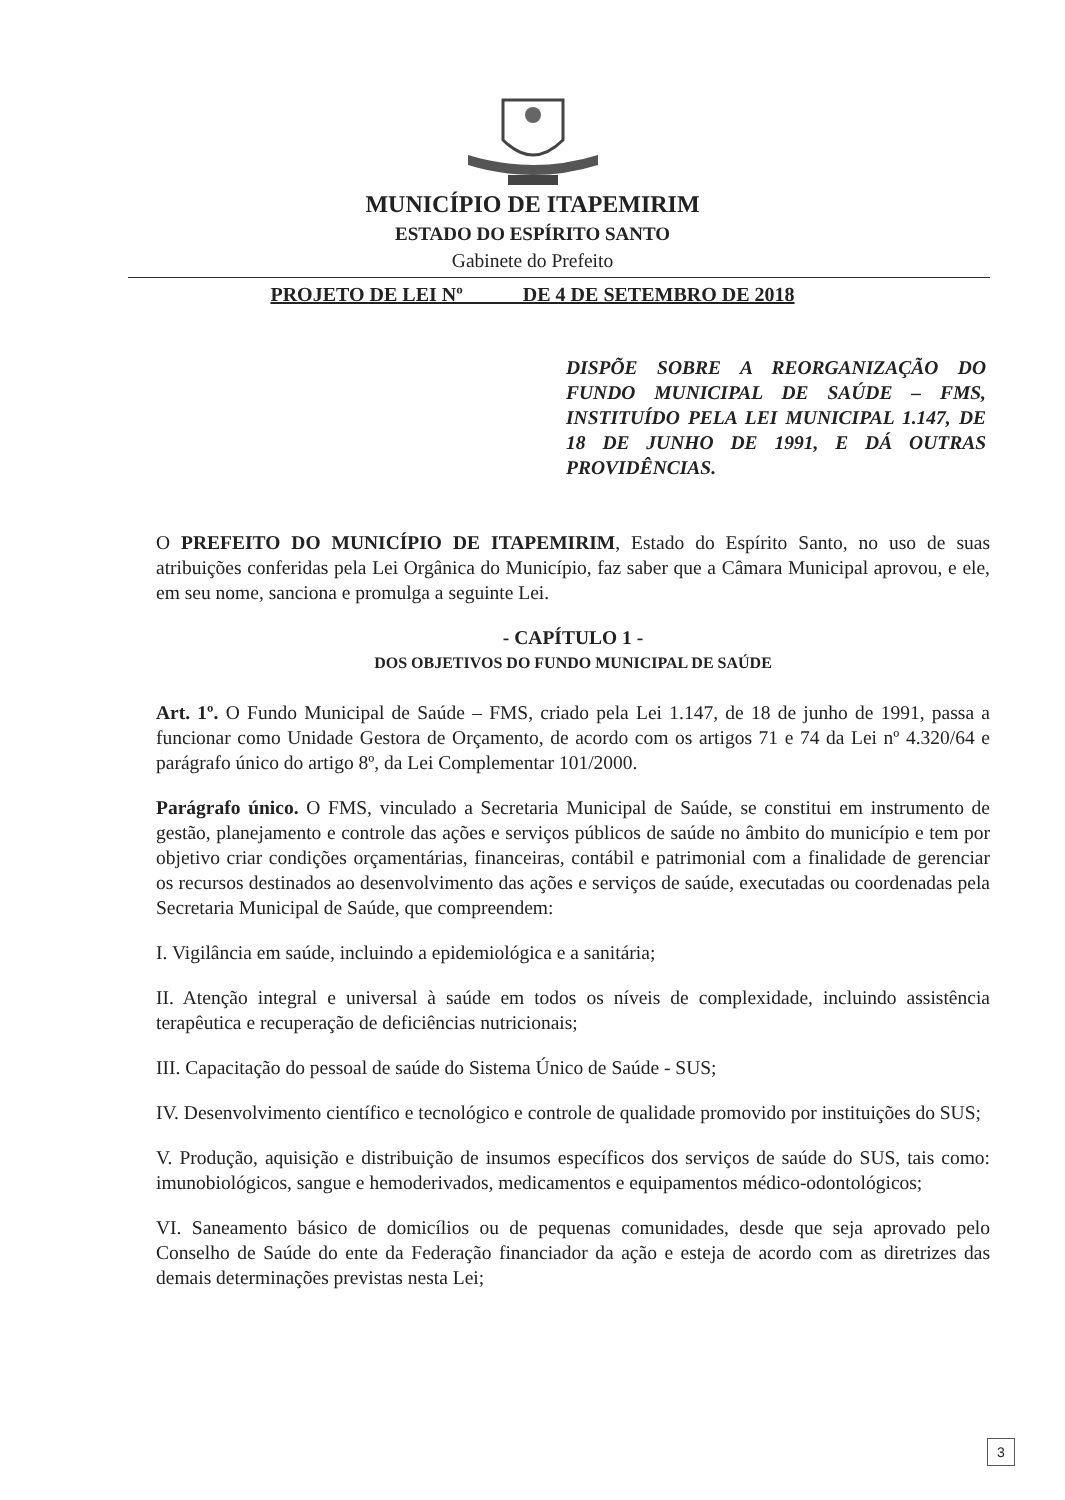MUNICÍPIO DE ITAPEMIRIM
ESTADO DO ESPÍRITO SANTO
Gabinete do Prefeito
PROJETO DE LEI Nº DE 4 DE SETEMBRO DE 2018
DISPÕE SOBRE A REORGANIZAÇÃO DO FUNDO MUNICIPAL DE SAÚDE – FMS, INSTITUÍDO PELA LEI MUNICIPAL 1.147, DE 18 DE JUNHO DE 1991, E DÁ OUTRAS PROVIDÊNCIAS.
O PREFEITO DO MUNICÍPIO DE ITAPEMIRIM, Estado do Espírito Santo, no uso de suas atribuições conferidas pela Lei Orgânica do Município, faz saber que a Câmara Municipal aprovou, e ele, em seu nome, sanciona e promulga a seguinte Lei.
- CAPÍTULO 1 -
DOS OBJETIVOS DO FUNDO MUNICIPAL DE SAÚDE
Art. 1º. O Fundo Municipal de Saúde – FMS, criado pela Lei 1.147, de 18 de junho de 1991, passa a funcionar como Unidade Gestora de Orçamento, de acordo com os artigos 71 e 74 da Lei nº 4.320/64 e parágrafo único do artigo 8º, da Lei Complementar 101/2000.
Parágrafo único. O FMS, vinculado a Secretaria Municipal de Saúde, se constitui em instrumento de gestão, planejamento e controle das ações e serviços públicos de saúde no âmbito do município e tem por objetivo criar condições orçamentárias, financeiras, contábil e patrimonial com a finalidade de gerenciar os recursos destinados ao desenvolvimento das ações e serviços de saúde, executadas ou coordenadas pela Secretaria Municipal de Saúde, que compreendem:
I. Vigilância em saúde, incluindo a epidemiológica e a sanitária;
II. Atenção integral e universal à saúde em todos os níveis de complexidade, incluindo assistência terapêutica e recuperação de deficiências nutricionais;
III. Capacitação do pessoal de saúde do Sistema Único de Saúde - SUS;
IV. Desenvolvimento científico e tecnológico e controle de qualidade promovido por instituições do SUS;
V. Produção, aquisição e distribuição de insumos específicos dos serviços de saúde do SUS, tais como: imunobiológicos, sangue e hemoderivados, medicamentos e equipamentos médico-odontológicos;
VI. Saneamento básico de domicílios ou de pequenas comunidades, desde que seja aprovado pelo Conselho de Saúde do ente da Federação financiador da ação e esteja de acordo com as diretrizes das demais determinações previstas nesta Lei;
3